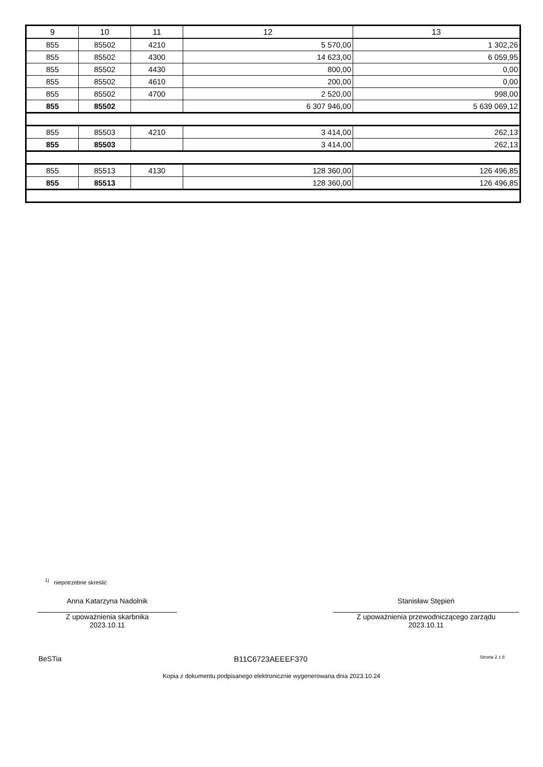| 9 | 10 | 11 | 12 | 13 |
| 855 | 85502 | 4210 | 5 570,00 | 1 302,26 |
| 855 | 85502 | 4300 | 14 623,00 | 6 059,95 |
| 855 | 85502 | 4430 | 800,00 | 0,00 |
| 855 | 85502 | 4610 | 200,00 | 0,00 |
| 855 | 85502 | 4700 | 2 520,00 | 998,00 |
| 855 | 85502 | | 6 307 946,00 | 5 639 069,12 |
| 855 | 85503 | 4210 | 3 414,00 | 262,13 |
| 855 | 85503 | | 3 414,00 | 262,13 |
| 855 | 85513 | 4130 | 128 360,00 | 126 496,85 |
| 855 | 85513 | | 128 360,00 | 126 496,85 |
<sup>1)</sup> niepotrzebne skreślić
Anna Katarzyna Nadolnik
Z upoważnienia skarbnika
2023.10.11
Stanisław Stępień
Z upoważnienia przewodniczącego zarządu
2023.10.11
BeSTia B11C6723AEEEF370 Strona 2 z 8
Kopia z dokumentu podpisanego elektronicznie wygenerowana dnia 2023.10.24